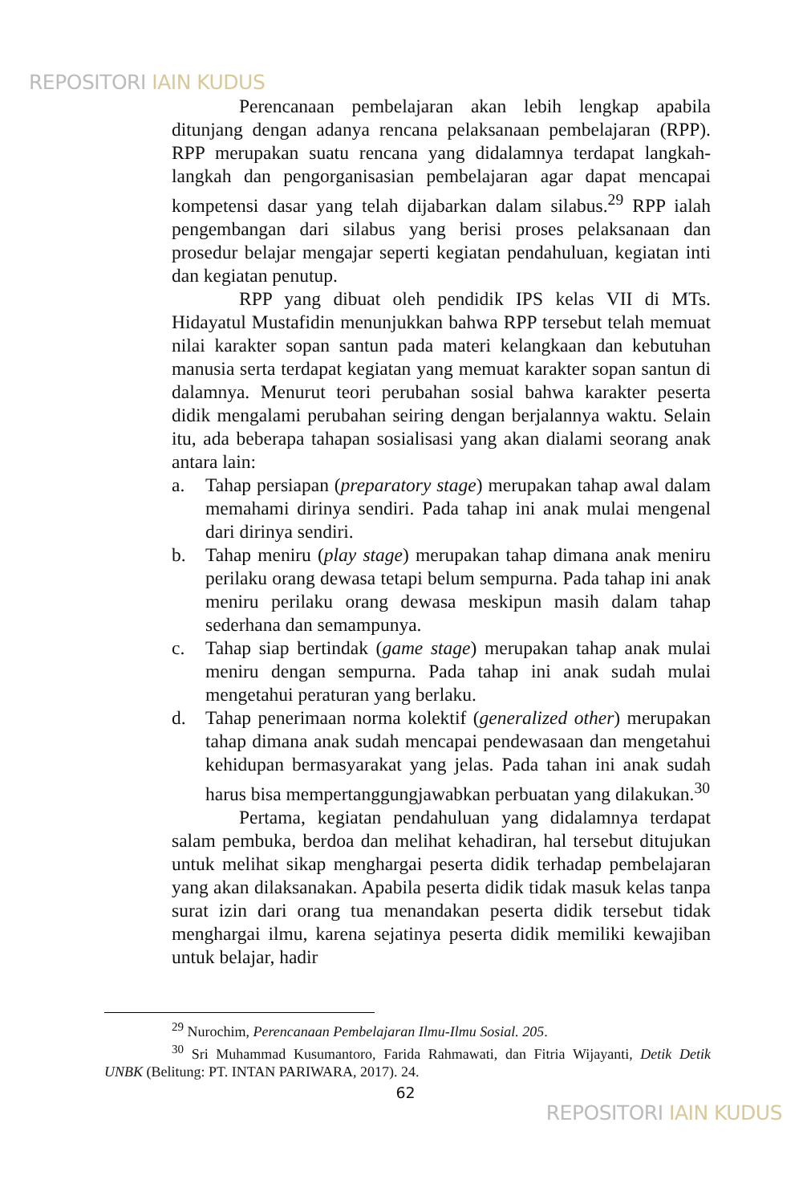REPOSITORI IAIN KUDUS
Perencanaan pembelajaran akan lebih lengkap apabila ditunjang dengan adanya rencana pelaksanaan pembelajaran (RPP). RPP merupakan suatu rencana yang didalamnya terdapat langkah-langkah dan pengorganisasian pembelajaran agar dapat mencapai kompetensi dasar yang telah dijabarkan dalam silabus.<sup>29</sup> RPP ialah pengembangan dari silabus yang berisi proses pelaksanaan dan prosedur belajar mengajar seperti kegiatan pendahuluan, kegiatan inti dan kegiatan penutup.
RPP yang dibuat oleh pendidik IPS kelas VII di MTs. Hidayatul Mustafidin menunjukkan bahwa RPP tersebut telah memuat nilai karakter sopan santun pada materi kelangkaan dan kebutuhan manusia serta terdapat kegiatan yang memuat karakter sopan santun di dalamnya. Menurut teori perubahan sosial bahwa karakter peserta didik mengalami perubahan seiring dengan berjalannya waktu. Selain itu, ada beberapa tahapan sosialisasi yang akan dialami seorang anak antara lain:
a. Tahap persiapan (preparatory stage) merupakan tahap awal dalam memahami dirinya sendiri. Pada tahap ini anak mulai mengenal dari dirinya sendiri.
b. Tahap meniru (play stage) merupakan tahap dimana anak meniru perilaku orang dewasa tetapi belum sempurna. Pada tahap ini anak meniru perilaku orang dewasa meskipun masih dalam tahap sederhana dan semampunya.
c. Tahap siap bertindak (game stage) merupakan tahap anak mulai meniru dengan sempurna. Pada tahap ini anak sudah mulai mengetahui peraturan yang berlaku.
d. Tahap penerimaan norma kolektif (generalized other) merupakan tahap dimana anak sudah mencapai pendewasaan dan mengetahui kehidupan bermasyarakat yang jelas. Pada tahan ini anak sudah harus bisa mempertanggungjawabkan perbuatan yang dilakukan.<sup>30</sup>
Pertama, kegiatan pendahuluan yang didalamnya terdapat salam pembuka, berdoa dan melihat kehadiran, hal tersebut ditujukan untuk melihat sikap menghargai peserta didik terhadap pembelajaran yang akan dilaksanakan. Apabila peserta didik tidak masuk kelas tanpa surat izin dari orang tua menandakan peserta didik tersebut tidak menghargai ilmu, karena sejatinya peserta didik memiliki kewajiban untuk belajar, hadir
<sup>29</sup> Nurochim, Perencanaan Pembelajaran Ilmu-Ilmu Sosial. 205.
<sup>30</sup> Sri Muhammad Kusumantoro, Farida Rahmawati, dan Fitria Wijayanti, Detik Detik UNBK (Belitung: PT. INTAN PARIWARA, 2017). 24.
62
REPOSITORI IAIN KUDUS